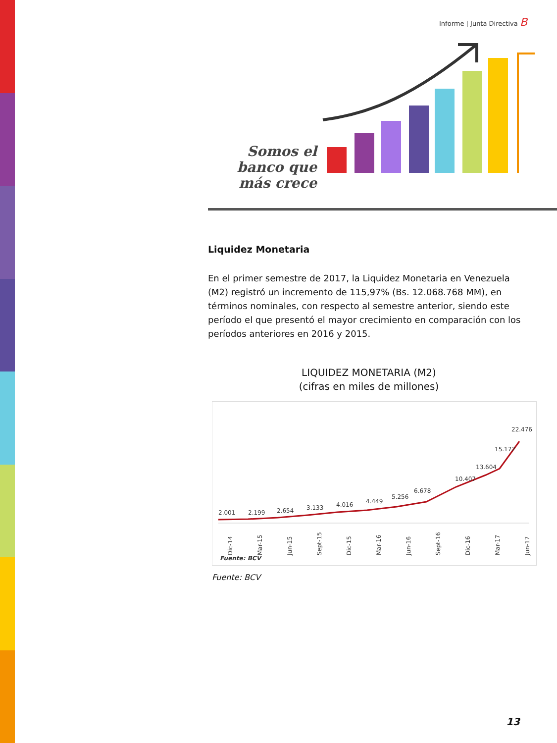Informe | Junta Directiva B
Somos el banco que más crece
Liquidez Monetaria
En el primer semestre de 2017, la Liquidez Monetaria en Venezuela (M2) registró un incremento de 115,97% (Bs. 12.068.768 MM), en términos nominales, con respecto al semestre anterior, siendo este período el que presentó el mayor crecimiento en comparación con los períodos anteriores en 2016 y 2015.
LIQUIDEZ MONETARIA (M2)
(cifras en miles de millones)
2.001
2.199
2.654
3.133
4.016
4.449
5.256
6.678
10.407
13.604
15.172
22.476
Dic-14
Mar-15
Jun-15
Sept-15
Dic-15
Mar-16
Jun-16
Sept-16
Dic-16
Mar-17
Jun-17
Fuente: BCV
Fuente: BCV
13